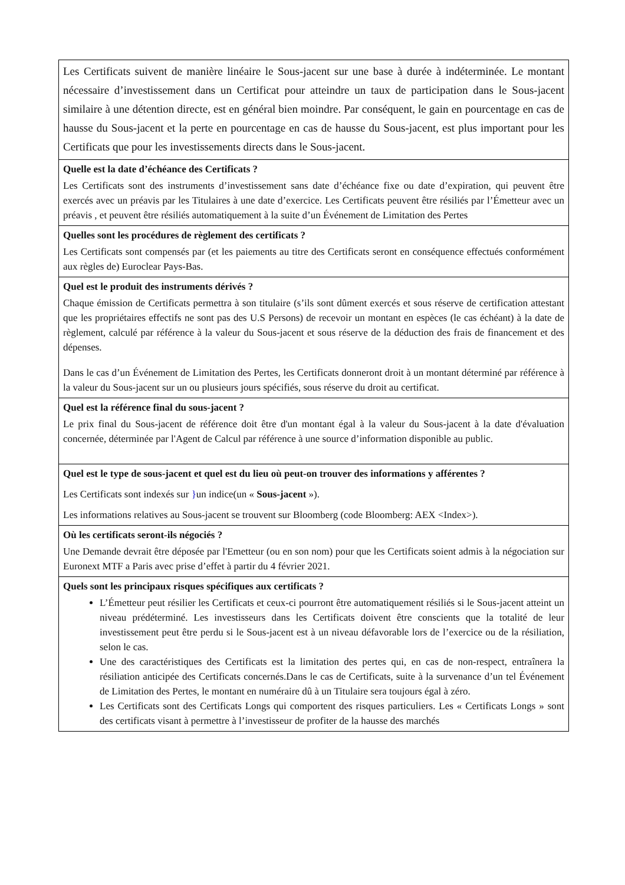| Les Certificats suivent de manière linéaire le Sous-jacent sur une base à durée à indéterminée. Le montant nécessaire d’investissement dans un Certificat pour atteindre un taux de participation dans le Sous-jacent similaire à une détention directe, est en général bien moindre. Par conséquent, le gain en pourcentage en cas de hausse du Sous-jacent et la perte en pourcentage en cas de hausse du Sous-jacent, est plus important pour les Certificats que pour les investissements directs dans le Sous-jacent. |
| Quelle est la date d’échéance des Certificats ? Les Certificats sont des instruments d’investissement sans date d’échéance fixe ou date d’expiration, qui peuvent être exercés avec un préavis par les Titulaires à une date d’exercice. Les Certificats peuvent être résiliés par l’Émetteur avec un préavis , et peuvent être résiliés automatiquement à la suite d’un Événement de Limitation des Pertes |
| Quelles sont les procédures de règlement des certificats ? Les Certificats sont compensés par (et les paiements au titre des Certificats seront en conséquence effectués conformément aux règles de) Euroclear Pays-Bas. |
| Quel est le produit des instruments dérivés ? Chaque émission de Certificats permettra à son titulaire (s’ils sont dûment exercés et sous réserve de certification attestant que les propriétaires effectifs ne sont pas des U.S Persons) de recevoir un montant en espèces (le cas échéant) à la date de règlement, calculé par référence à la valeur du Sous-jacent et sous réserve de la déduction des frais de financement et des dépenses. Dans le cas d’un Événement de Limitation des Pertes, les Certificats donneront droit à un montant déterminé par référence à la valeur du Sous-jacent sur un ou plusieurs jours spécifiés, sous réserve du droit au certificat. |
| Quel est la référence final du sous-jacent ? Le prix final du Sous-jacent de référence doit être d'un montant égal à la valeur du Sous-jacent à la date d'évaluation concernée, déterminée par l'Agent de Calcul par référence à une source d’information disponible au public. |
| Quel est le type de sous-jacent et quel est du lieu où peut-on trouver des informations y afférentes ? Les Certificats sont indexés sur } un indice(un « Sous-jacent »). Les informations relatives au Sous-jacent se trouvent sur Bloomberg (code Bloomberg: AEX <Index>). |
| Où les certificats seront-ils négociés ? Une Demande devrait être déposée par l'Emetteur (ou en son nom) pour que les Certificats soient admis à la négociation sur Euronext MTF a Paris avec prise d’effet à partir du 4 février 2021. |
| Quels sont les principaux risques spécifiques aux certificats ? L’Émetteur peut résilier les Certificats et ceux-ci pourront être automatiquement résiliés si le Sous-jacent atteint un niveau prédéterminé. Les investisseurs dans les Certificats doivent être conscients que la totalité de leur investissement peut être perdu si le Sous-jacent est à un niveau défavorable lors de l’exercice ou de la résiliation, selon le cas. Une des caractéristiques des Certificats est la limitation des pertes qui, en cas de non-respect, entraînera la résiliation anticipée des Certificats concernés.Dans le cas de Certificats, suite à la survenance d’un tel Événement de Limitation des Pertes, le montant en numéraire dû à un Titulaire sera toujours égal à zéro. Les Certificats sont des Certificats Longs qui comportent des risques particuliers. Les « Certificats Longs » sont des certificats visant à permettre à l’investisseur de profiter de la hausse des marchés |